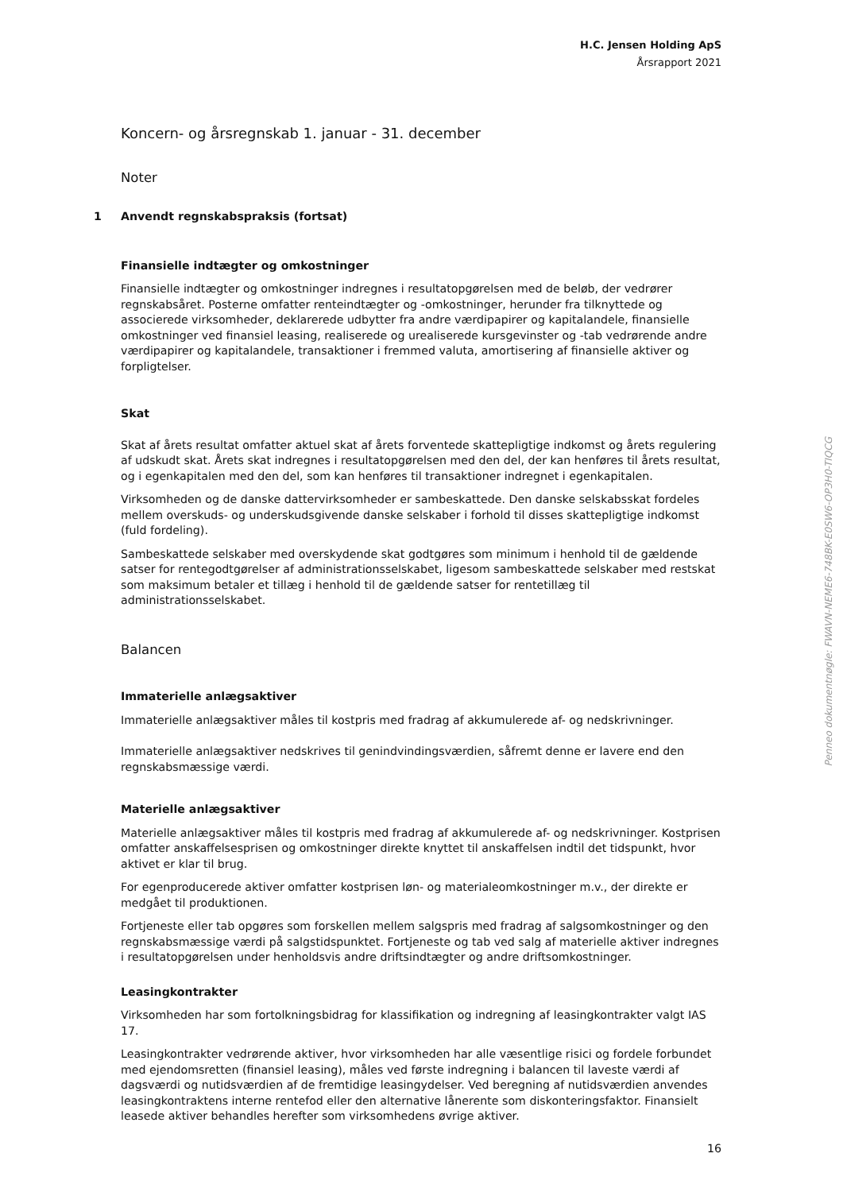H.C. Jensen Holding ApS
Årsrapport 2021
Koncern- og årsregnskab 1. januar - 31. december
Noter
1 Anvendt regnskabspraksis (fortsat)
Finansielle indtægter og omkostninger
Finansielle indtægter og omkostninger indregnes i resultatopgørelsen med de beløb, der vedrører regnskabsåret. Posterne omfatter renteindtægter og -omkostninger, herunder fra tilknyttede og associerede virksomheder, deklarerede udbytter fra andre værdipapirer og kapitalandele, finansielle omkostninger ved finansiel leasing, realiserede og urealiserede kursgevinster og -tab vedrørende andre værdipapirer og kapitalandele, transaktioner i fremmed valuta, amortisering af finansielle aktiver og forpligtelser.
Skat
Skat af årets resultat omfatter aktuel skat af årets forventede skattepligtige indkomst og årets regulering af udskudt skat. Årets skat indregnes i resultatopgørelsen med den del, der kan henføres til årets resultat, og i egenkapitalen med den del, som kan henføres til transaktioner indregnet i egenkapitalen.
Virksomheden og de danske dattervirksomheder er sambeskattede. Den danske selskabsskat fordeles mellem overskuds- og underskudsgivende danske selskaber i forhold til disses skattepligtige indkomst (fuld fordeling).
Sambeskattede selskaber med overskydende skat godtgøres som minimum i henhold til de gældende satser for rentegodtgørelser af administrationsselskabet, ligesom sambeskattede selskaber med restskat som maksimum betaler et tillæg i henhold til de gældende satser for rentetillæg til administrationsselskabet.
Balancen
Immaterielle anlægsaktiver
Immaterielle anlægsaktiver måles til kostpris med fradrag af akkumulerede af- og nedskrivninger.
Immaterielle anlægsaktiver nedskrives til genindvindingsværdien, såfremt denne er lavere end den regnskabsmæssige værdi.
Materielle anlægsaktiver
Materielle anlægsaktiver måles til kostpris med fradrag af akkumulerede af- og nedskrivninger. Kostprisen omfatter anskaffelsesprisen og omkostninger direkte knyttet til anskaffelsen indtil det tidspunkt, hvor aktivet er klar til brug.
For egenproducerede aktiver omfatter kostprisen løn- og materialeomkostninger m.v., der direkte er medgået til produktionen.
Fortjeneste eller tab opgøres som forskellen mellem salgspris med fradrag af salgsomkostninger og den regnskabsmæssige værdi på salgstidspunktet. Fortjeneste og tab ved salg af materielle aktiver indregnes i resultatopgørelsen under henholdsvis andre driftsindtægter og andre driftsomkostninger.
Leasingkontrakter
Virksomheden har som fortolkningsbidrag for klassifikation og indregning af leasingkontrakter valgt IAS 17.
Leasingkontrakter vedrørende aktiver, hvor virksomheden har alle væsentlige risici og fordele forbundet med ejendomsretten (finansiel leasing), måles ved første indregning i balancen til laveste værdi af dagsværdi og nutidsværdien af de fremtidige leasingydelser. Ved beregning af nutidsværdien anvendes leasingkontraktens interne rentefod eller den alternative lånerente som diskonteringsfaktor. Finansielt leasede aktiver behandles herefter som virksomhedens øvrige aktiver.
Penneo dokumentnøgle: FWAVN-NEME6-748BK-E0SW6-OP3H0-TIQCG
16